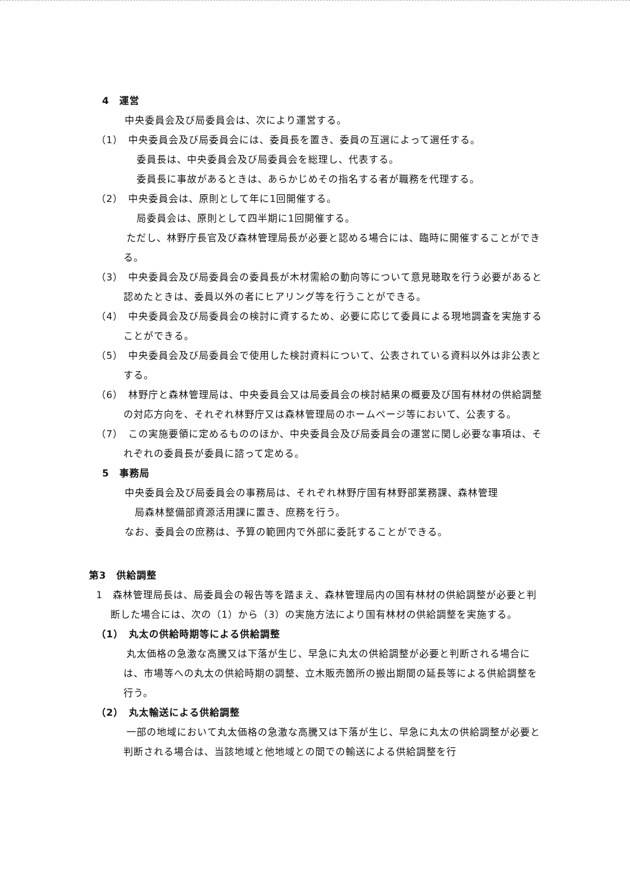4　運営
中央委員会及び局委員会は、次により運営する。
（1）　中央委員会及び局委員会には、委員長を置き、委員の互選によって選任する。
委員長は、中央委員会及び局委員会を総理し、代表する。
委員長に事故があるときは、あらかじめその指名する者が職務を代理する。
（2）　中央委員会は、原則として年に1回開催する。
局委員会は、原則として四半期に1回開催する。
　　　ただし、林野庁長官及び森林管理局長が必要と認める場合には、臨時に開催することができる。
（3）　中央委員会及び局委員会の委員長が木材需給の動向等について意見聴取を行う必要があると認めたときは、委員以外の者にヒアリング等を行うことができる。
（4）　中央委員会及び局委員会の検討に資するため、必要に応じて委員による現地調査を実施することができる。
（5）　中央委員会及び局委員会で使用した検討資料について、公表されている資料以外は非公表とする。
（6）　林野庁と森林管理局は、中央委員会又は局委員会の検討結果の概要及び国有林材の供給調整の対応方向を、それぞれ林野庁又は森林管理局のホームページ等において、公表する。
（7）　この実施要領に定めるもののほか、中央委員会及び局委員会の運営に関し必要な事項は、それぞれの委員長が委員に諮って定める。
5　事務局
中央委員会及び局委員会の事務局は、それぞれ林野庁国有林野部業務課、森林管理
　局森林整備部資源活用課に置き、庶務を行う。
なお、委員会の庶務は、予算の範囲内で外部に委託することができる。
第3　供給調整
1　森林管理局長は、局委員会の報告等を踏まえ、森林管理局内の国有林材の供給調整が必要と判断した場合には、次の（1）から（3）の実施方法により国有林材の供給調整を実施する。
（1）　丸太の供給時期等による供給調整
　　　丸太価格の急激な高騰又は下落が生じ、早急に丸太の供給調整が必要と判断される場合には、市場等への丸太の供給時期の調整、立木販売箇所の搬出期間の延長等による供給調整を行う。
（2）　丸太輸送による供給調整
　　　一部の地域において丸太価格の急激な高騰又は下落が生じ、早急に丸太の供給調整が必要と判断される場合は、当該地域と他地域との間での輸送による供給調整を行